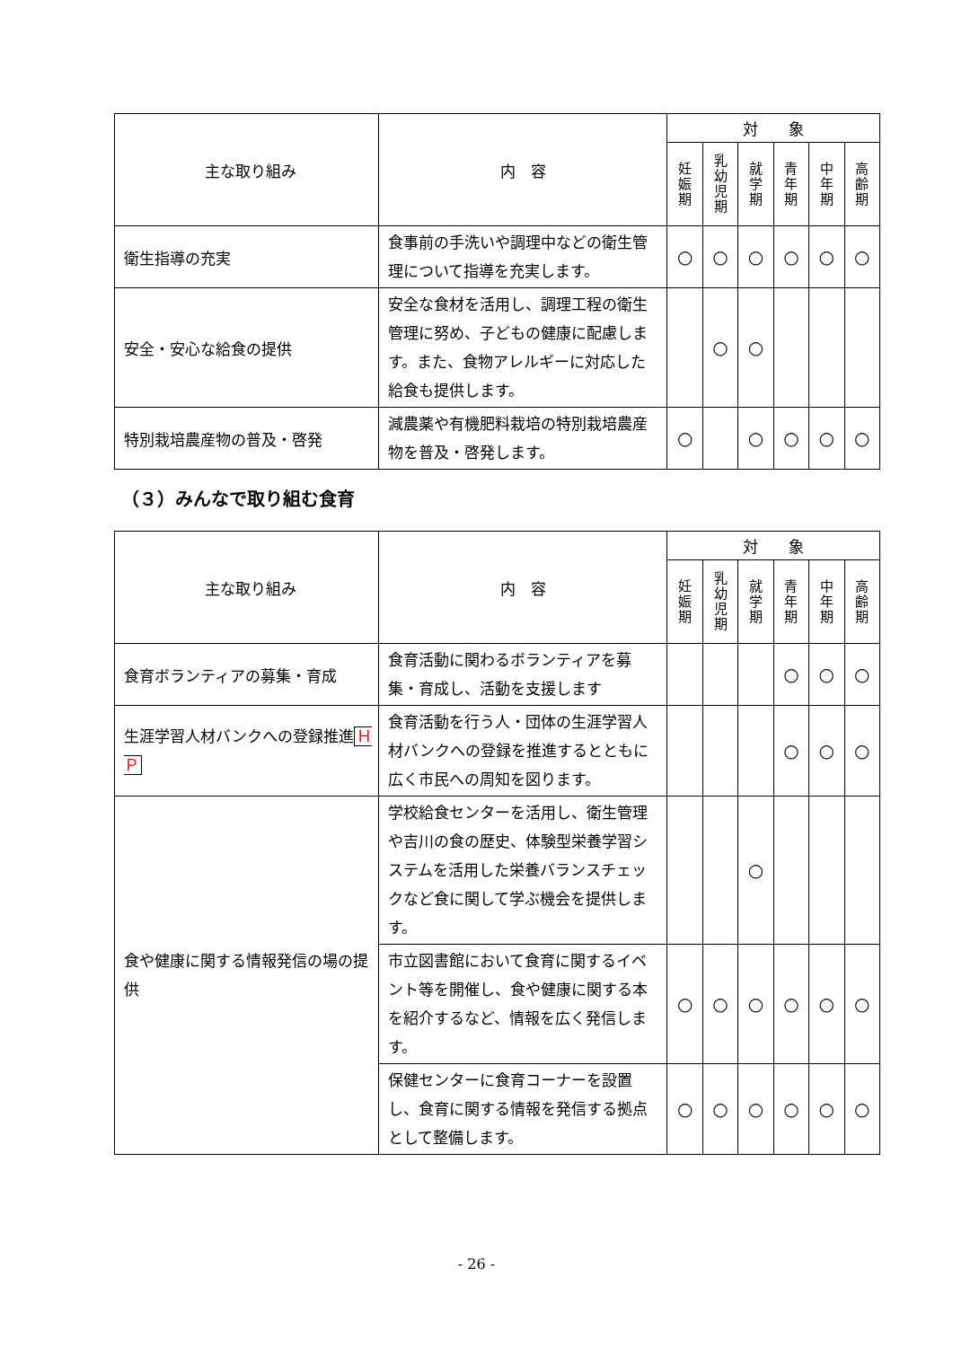| 主な取り組み | 内 容 | 対 象 | | | | | |
| --- | --- | --- | --- | --- | --- | --- | --- |
| | | 妊 娠 期 | 乳 幼 児 期 | 就 学 期 | 青 年 期 | 中 年 期 | 高 齢 期 |
| 衛生指導の充実 | 食事前の手洗いや調理中などの衛生管理について指導を充実します。 | ○ | ○ | ○ | ○ | ○ | ○ |
| 安全・安心な給食の提供 | 安全な食材を活用し、調理工程の衛生管理に努め、子どもの健康に配慮します。また、食物アレルギーに対応した給食も提供します。 | | ○ | ○ | | | |
| 特別栽培農産物の普及・啓発 | 減農薬や有機肥料栽培の特別栽培農産物を普及・啓発します。 | ○ | | ○ | ○ | ○ | ○ |
（３）みんなで取り組む食育
| 主な取り組み | 内 容 | 対 象 | | | | | |
| --- | --- | --- | --- | --- | --- | --- | --- |
| | | 妊 娠 期 | 乳 幼 児 期 | 就 学 期 | 青 年 期 | 中 年 期 | 高 齢 期 |
| 食育ボランティアの募集・育成 | 食育活動に関わるボランティアを募集・育成し、活動を支援します | | | | ○ | ○ | ○ |
| 生涯学習人材バンクへの登録推進 ＨＰ | 食育活動を行う人・団体の生涯学習人材バンクへの登録を推進するとともに広く市民への周知を図ります。 | | | | ○ | ○ | ○ |
| 食や健康に関する情報発信の場の提供 | 学校給食センターを活用し、衛生管理や吉川の食の歴史、体験型栄養学習システムを活用した栄養バランスチェックなど食に関して学ぶ機会を提供します。 | | | ○ | | | |
| | 市立図書館において食育に関するイベント等を開催し、食や健康に関する本を紹介するなど、情報を広く発信します。 | ○ | ○ | ○ | ○ | ○ | ○ |
| | 保健センターに食育コーナーを設置し、食育に関する情報を発信する拠点として整備します。 | ○ | ○ | ○ | ○ | ○ | ○ |
- 26 -